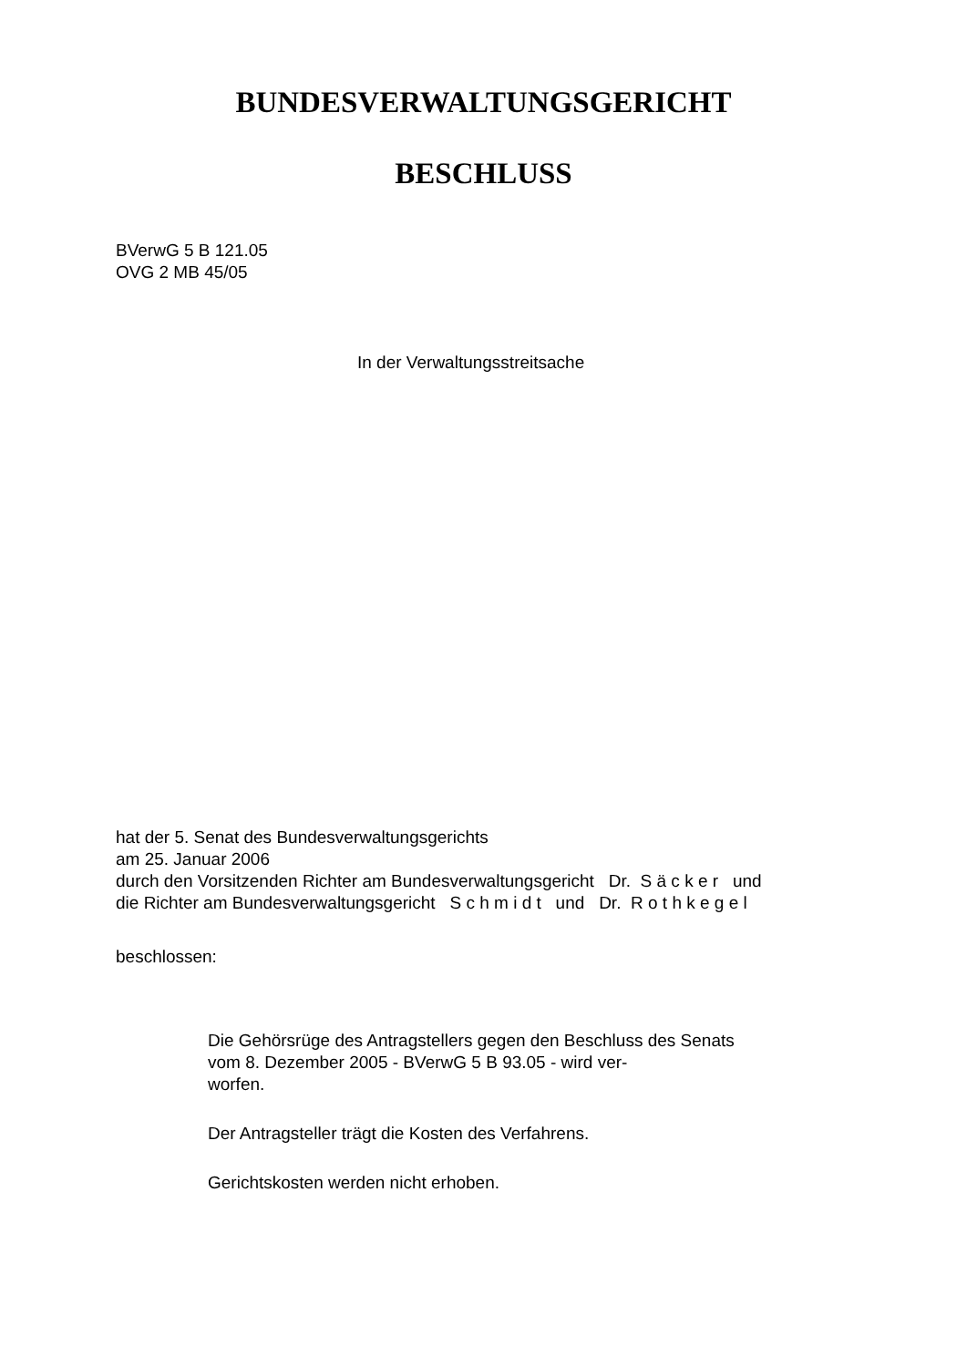BUNDESVERWALTUNGSGERICHT
BESCHLUSS
BVerwG 5 B 121.05
OVG 2 MB 45/05
In der Verwaltungsstreitsache
hat der 5. Senat des Bundesverwaltungsgerichts
am 25. Januar 2006
durch den Vorsitzenden Richter am Bundesverwaltungsgericht Dr. S ä c k e r und
die Richter am Bundesverwaltungsgericht S c h m i d t und Dr. R o t h k e g e l
beschlossen:
Die Gehörsrüge des Antragstellers gegen den Beschluss des Senats vom 8. Dezember 2005 - BVerwG 5 B 93.05 - wird ver-
worfen.
Der Antragsteller trägt die Kosten des Verfahrens.
Gerichtskosten werden nicht erhoben.